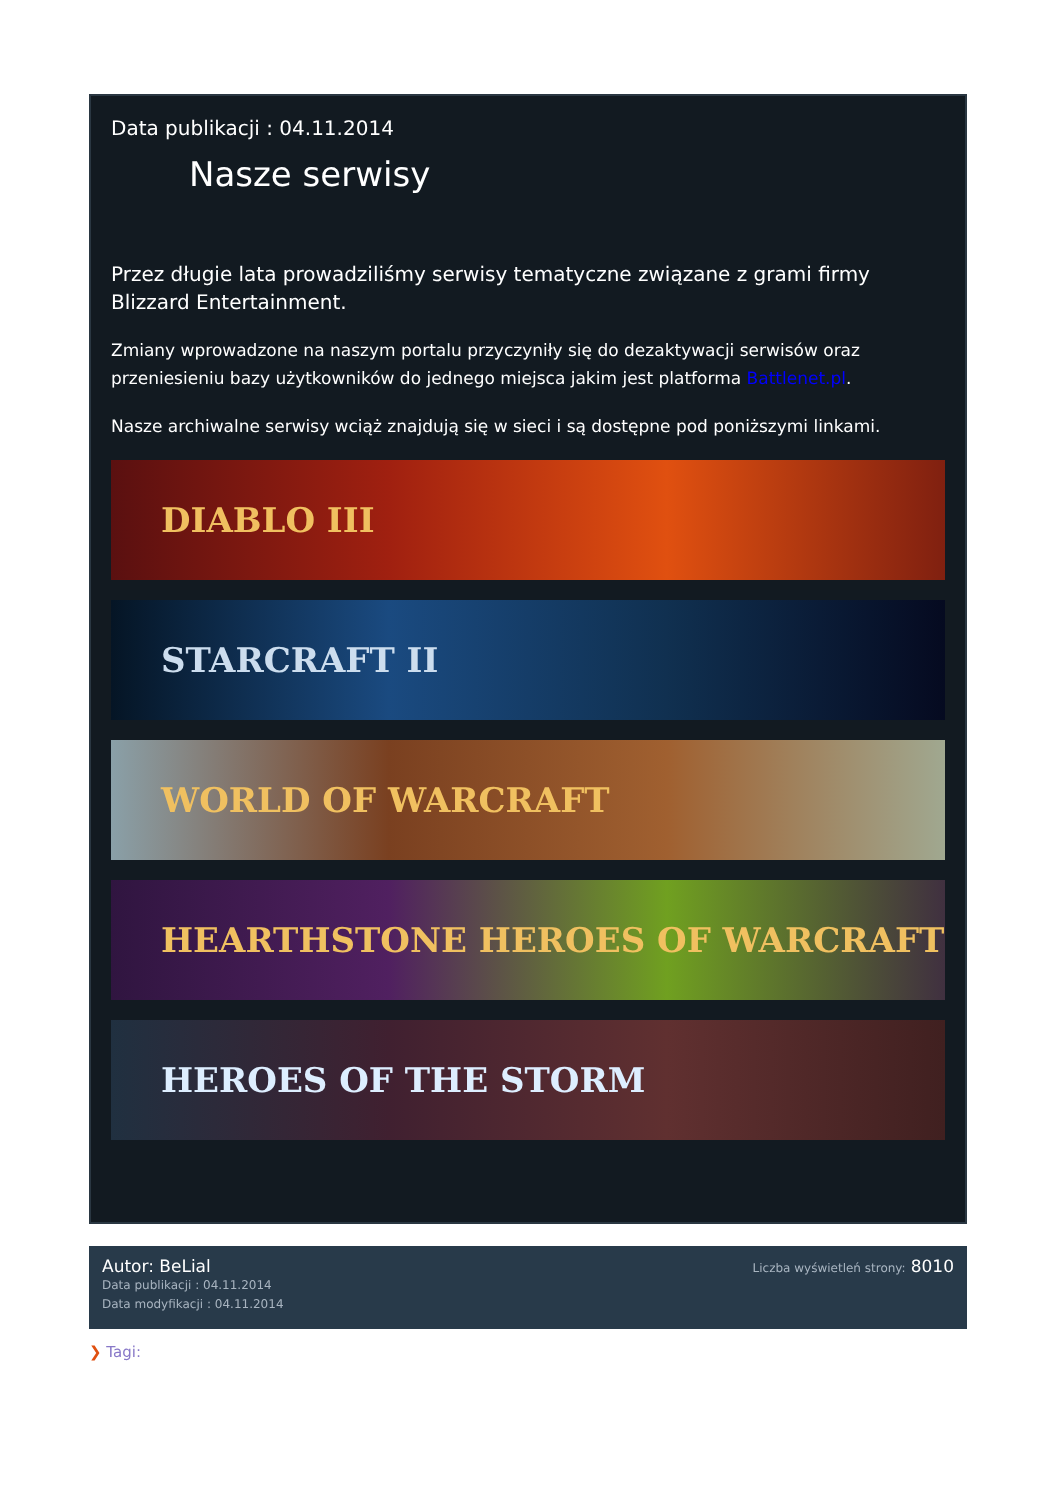Data publikacji : 04.11.2014
Nasze serwisy
Przez długie lata prowadziliśmy serwisy tematyczne związane z grami firmy Blizzard Entertainment.
Zmiany wprowadzone na naszym portalu przyczyniły się do dezaktywacji serwisów oraz przeniesieniu bazy użytkowników do jednego miejsca jakim jest platforma Battlenet.pl.
Nasze archiwalne serwisy wciąż znajdują się w sieci i są dostępne pod poniższymi linkami.
DIABLO III
STARCRAFT II
WORLD OF WARCRAFT
HEARTHSTONE HEROES OF WARCRAFT
HEROES OF THE STORM
Autor: BeLial
Data publikacji : 04.11.2014
Data modyfikacji : 04.11.2014
Liczba wyświetleń strony: 8010
❯ Tagi: